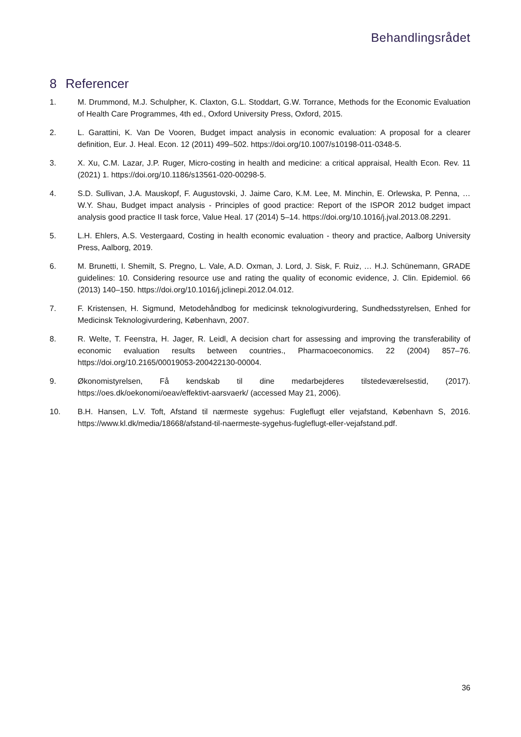Behandlingsrådet
8 Referencer
1. M. Drummond, M.J. Schulpher, K. Claxton, G.L. Stoddart, G.W. Torrance, Methods for the Economic Evaluation of Health Care Programmes, 4th ed., Oxford University Press, Oxford, 2015.
2. L. Garattini, K. Van De Vooren, Budget impact analysis in economic evaluation: A proposal for a clearer definition, Eur. J. Heal. Econ. 12 (2011) 499–502. https://doi.org/10.1007/s10198-011-0348-5.
3. X. Xu, C.M. Lazar, J.P. Ruger, Micro-costing in health and medicine: a critical appraisal, Health Econ. Rev. 11 (2021) 1. https://doi.org/10.1186/s13561-020-00298-5.
4. S.D. Sullivan, J.A. Mauskopf, F. Augustovski, J. Jaime Caro, K.M. Lee, M. Minchin, E. Orlewska, P. Penna, … W.Y. Shau, Budget impact analysis - Principles of good practice: Report of the ISPOR 2012 budget impact analysis good practice II task force, Value Heal. 17 (2014) 5–14. https://doi.org/10.1016/j.jval.2013.08.2291.
5. L.H. Ehlers, A.S. Vestergaard, Costing in health economic evaluation - theory and practice, Aalborg University Press, Aalborg, 2019.
6. M. Brunetti, I. Shemilt, S. Pregno, L. Vale, A.D. Oxman, J. Lord, J. Sisk, F. Ruiz, … H.J. Schünemann, GRADE guidelines: 10. Considering resource use and rating the quality of economic evidence, J. Clin. Epidemiol. 66 (2013) 140–150. https://doi.org/10.1016/j.jclinepi.2012.04.012.
7. F. Kristensen, H. Sigmund, Metodehåndbog for medicinsk teknologivurdering, Sundhedsstyrelsen, Enhed for Medicinsk Teknologivurdering, København, 2007.
8. R. Welte, T. Feenstra, H. Jager, R. Leidl, A decision chart for assessing and improving the transferability of economic evaluation results between countries., Pharmacoeconomics. 22 (2004) 857–76. https://doi.org/10.2165/00019053-200422130-00004.
9. Økonomistyrelsen, Få kendskab til dine medarbejderes tilstedeværelsestid, (2017). https://oes.dk/oekonomi/oeav/effektivt-aarsvaerk/ (accessed May 21, 2006).
10. B.H. Hansen, L.V. Toft, Afstand til nærmeste sygehus: Fugleflugt eller vejafstand, København S, 2016. https://www.kl.dk/media/18668/afstand-til-naermeste-sygehus-fugleflugt-eller-vejafstand.pdf.
36